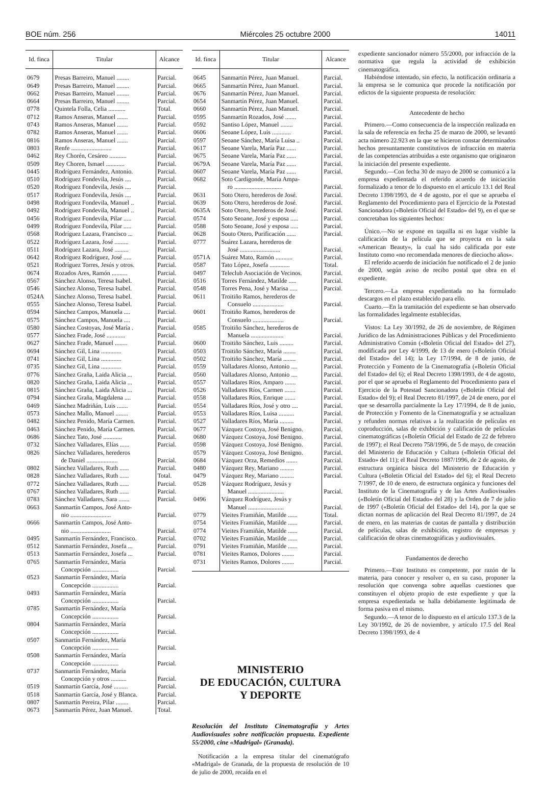BOE núm. 256 Miércoles 25 octubre 2000 14011
| Id. finca | Titular | Alcance |
| --- | --- | --- |
| 0679 | Presas Barreiro, Manuel ........ | Parcial. |
| 0649 | Presas Barreiro, Manuel ........ | Parcial. |
| 0662 | Presas Barreiro, Manuel ........ | Parcial. |
| 0664 | Presas Barreiro, Manuel ........ | Parcial. |
| 0778 | Quintela Folla, Celia ........... | Total. |
| 0712 | Ramos Anseras, Manuel ....... | Parcial. |
| 0743 | Ramos Anseras, Manuel ....... | Parcial. |
| 0782 | Ramos Anseras, Manuel ....... | Parcial. |
| 0816 | Ramos Anseras, Manuel ....... | Parcial. |
| 0803 | Renfe .......................... | Parcial. |
| 0462 | Rey Chorén, Cesáreo ........... | Parcial. |
| 0509 | Rey Choren, Ismael ............ | Parcial. |
| 0445 | Rodríguez Fernández, Antonio. | Parcial. |
| 0510 | Rodríguez Fondevila, Jesús .... | Parcial. |
| 0520 | Rodríguez Fondevila, Jesús .... | Parcial. |
| 0517 | Rodríguez Fondevila, Jesús .... | Parcial. |
| 0498 | Rodríguez Fondevila, Manuel .. | Parcial. |
| 0492 | Rodríguez Fondevila, Manuel .. | Parcial. |
| 0456 | Rodríguez Fondevila, Pilar ..... | Parcial. |
| 0499 | Rodríguez Fondevila, Pilar ..... | Parcial. |
| 0568 | Rodríguez Lazara, Francisco ... | Parcial. |
| 0522 | Rodríguez Lazara, José ......... | Parcial. |
| 0511 | Rodríguez Lazara, José ......... | Parcial. |
| 0642 | Rodríguez Rodríguez, José ..... | Parcial. |
| 0521 | Rodríguez Torres, Jesús y otros. | Parcial. |
| 0674 | Rozados Ares, Ramón .......... | Parcial. |
| 0567 | Sánchez Alonso, Teresa Isabel. | Parcial. |
| 0546 | Sánchez Alonso, Teresa Isabel. | Parcial. |
| 0524A | Sánchez Alonso, Teresa Isabel. | Parcial. |
| 0555 | Sánchez Alonso, Teresa Isabel. | Parcial. |
| 0594 | Sánchez Campos, Manuela .... | Parcial. |
| 0575 | Sánchez Campos, Manuela .... | Parcial. |
| 0580 | Sánchez Costoyas, José María . | Parcial. |
| 0577 | Sánchez Frade, José ............ | Parcial. |
| 0627 | Sánchez Frade, Manuel ........ | Parcial. |
| 0694 | Sánchez Gil, Lina ............. | Parcial. |
| 0741 | Sánchez Gil, Lina ............. | Parcial. |
| 0735 | Sánchez Gil, Lina ............. | Parcial. |
| 0776 | Sánchez Graña, Laida Alicia ... | Parcial. |
| 0820 | Sánchez Graña, Laida Alicia ... | Parcial. |
| 0815 | Sánchez Graña, Laida Alicia ... | Parcial. |
| 0794 | Sánchez Graña, Magdalena .... | Parcial. |
| 0469 | Sánchez Madriñán, Luis ....... | Parcial. |
| 0573 | Sánchez Mallo, Manuel ........ | Parcial. |
| 0482 | Sánchez Penido, María Carmen. | Parcial. |
| 0463 | Sánchez Penido, María Carmen. | Parcial. |
| 0686 | Sánchez Tato, José ............ | Parcial. |
| 0732 | Sánchez Valladares, Elías ...... | Parcial. |
| 0826 | Sánchez Valladares, herederos de Daniel .................... | Parcial. |
| 0802 | Sánchez Valladares, Ruth ...... | Parcial. |
| 0828 | Sánchez Valladares, Ruth ...... | Total. |
| 0772 | Sánchez Valladares, Ruth ...... | Parcial. |
| 0767 | Sánchez Valladares, Ruth ...... | Parcial. |
| 0783 | Sánchez Valladares, Sara ....... | Parcial. |
| 0663 | Sanmartín Campos, José Anto- nio .......................... | Parcial. |
| 0666 | Sanmartín Campos, José Anto- nio .......................... | Parcial. |
| 0495 | Sanmartín Fernández, Francisco. | Parcial. |
| 0512 | Sanmartín Fernández, Josefa ... | Parcial. |
| 0513 | Sanmartín Fernández, Josefa ... | Parcial. |
| 0765 | Sanmartín Fernández, María Concepción ................. | Parcial. |
| 0523 | Sanmartín Fernández, María Concepción ................. | Parcial. |
| 0493 | Sanmartín Fernández, María Concepción ................. | Parcial. |
| 0785 | Sanmartín Fernández, María Concepción ................. | Parcial. |
| 0804 | Sanmartín Fernández, María Concepción ................. | Parcial. |
| 0507 | Sanmartín Fernández, María Concepción ................. | Parcial. |
| 0508 | Sanmartín Fernández, María Concepción ................. | Parcial. |
| 0737 | Sanmartín Fernández, María Concepción y otros .......... | Parcial. |
| 0519 | Sanmartín García, José ......... | Parcial. |
| 0518 | Sanmartín García, José y Blanca. | Parcial. |
| 0807 | Sanmartín Pereira, Pilar ........ | Parcial. |
| 0673 | Sanmartín Pérez, Juan Manuel. | Total. |
| Id. finca | Titular | Alcance |
| --- | --- | --- |
| 0645 | Sanmartín Pérez, Juan Manuel. | Parcial. |
| 0665 | Sanmartín Pérez, Juan Manuel. | Parcial. |
| 0676 | Sanmartín Pérez, Juan Manuel. | Parcial. |
| 0654 | Sanmartín Pérez, Juan Manuel. | Parcial. |
| 0660 | Sanmartín Pérez, Juan Manuel. | Parcial. |
| 0595 | Sanmartín Rozados, José ....... | Parcial. |
| 0592 | Santiso López, Manuel ........ | Parcial. |
| 0606 | Seoane López, Luis ............ | Parcial. |
| 0597 | Seoane Sánchez, María Luisa .. | Parcial. |
| 0617 | Seoane Varela, María Paz ...... | Parcial. |
| 0675 | Seoane Varela, María Paz ...... | Parcial. |
| 0679A | Seoane Varela, María Paz ...... | Parcial. |
| 0607 | Seoane Varela, María Paz ...... | Parcial. |
| 0682 | Soto Cardigonde, María Ampa- ro ............................... | Parcial. |
| 0631 | Soto Otero, herederos de José. | Parcial. |
| 0639 | Soto Otero, herederos de José. | Parcial. |
| 0635A | Soto Otero, herederos de José. | Parcial. |
| 0574 | Soto Seoane, José y esposa ..... | Parcial. |
| 0588 | Soto Seoane, José y esposa ..... | Parcial. |
| 0628 | Souto Otero, Purificación ...... | Parcial. |
| 0777 | Suárez Lazara, herederos de José .......................... | Parcial. |
| 0571A | Suárez Mato, Ramón ........... | Parcial. |
| 0587 | Tato López, Josefa ............. | Total. |
| 0497 | Teleclub Asociación de Vecinos. | Parcial. |
| 0516 | Torres Fernández, Matilde ..... | Parcial. |
| 0548 | Torres Pena, José y Marisa ..... | Parcial. |
| 0611 | Troitiño Ramos, herederos de Consuelo .................... | Parcial. |
| 0601 | Troitiño Ramos, herederos de Consuelo .................... | Parcial. |
| 0585 | Troitiño Sánchez, herederos de Manuela ..................... | Parcial. |
| 0600 | Troitiño Sánchez, Luis ......... | Parcial. |
| 0503 | Troitiño Sánchez, María ........ | Parcial. |
| 0502 | Troitiño Sánchez, María ........ | Parcial. |
| 0559 | Valladares Alonso, Antonio .... | Parcial. |
| 0560 | Valladares Alonso, Antonio .... | Parcial. |
| 0557 | Valladares Ríos, Amparo ....... | Parcial. |
| 0526 | Valladares Ríos, Carmen ....... | Parcial. |
| 0558 | Valladares Ríos, Enrique ....... | Parcial. |
| 0554 | Valladares Ríos, José y otro .... | Parcial. |
| 0553 | Valladares Ríos, Luisa .......... | Parcial. |
| 0527 | Valladares Ríos, María ......... | Parcial. |
| 0677 | Vázquez Costoya, José Benigno. | Parcial. |
| 0680 | Vázquez Costoya, José Benigno. | Parcial. |
| 0598 | Vázquez Costoya, José Benigno. | Parcial. |
| 0579 | Vázquez Costoya, José Benigno. | Parcial. |
| 0684 | Vázquez Orza, Remedios ....... | Parcial. |
| 0480 | Vázquez Rey, Mariano ......... | Parcial. |
| 0479 | Vázquez Rey, Mariano ......... | Parcial. |
| 0528 | Vázquez Rodríguez, Jesús y Manuel ....................... | Parcial. |
| 0496 | Vázquez Rodríguez, Jesús y Manuel ....................... | Parcial. |
| 0779 | Vieites Framiñán, Matilde ...... | Total. |
| 0754 | Vieites Framiñán, Matilde ...... | Parcial. |
| 0774 | Vieites Framiñán, Matilde ...... | Parcial. |
| 0702 | Vieites Framiñán, Matilde ...... | Parcial. |
| 0791 | Vieites Framiñán, Matilde ...... | Parcial. |
| 0781 | Vieites Ramos, Dolores ........ | Parcial. |
| 0731 | Vieites Ramos, Dolores ........ | Parcial. |
MINISTERIO
DE EDUCACIÓN, CULTURA
Y DEPORTE
Resolución del Instituto Cinematografía y Artes Audiovisuales sobre notificación propuesta. Expediente 55/2000, cine «Madrigal» (Granada).
Notificación a la empresa titular del cinematógrafo «Madrigal» de Granada, de la propuesta de resolución de 10 de julio de 2000, recaída en el
expediente sancionador número 55/2000, por infracción de la normativa que regula la actividad de exhibición cinematográfica.
Habiéndose intentado, sin efecto, la notificación ordinaria a la empresa se le comunica que procede la notificación por edictos de la siguiente propuesta de resolución:
Antecedente de hecho
Primero.—Como consecuencia de la inspección realizada en la sala de referencia en fecha 25 de marzo de 2000, se levantó acta número 22.923 en la que se hicieron constar determinados hechos presuntamente constitutivos de infracción en materia de las competencias atribuidas a este organismo que originaron la iniciación del presente expediente.
Segundo.—Con fecha 30 de mayo de 2000 se comunicó a la empresa expedientada el referido acuerdo de iniciación formalizado a tenor de lo dispuesto en el artículo 13.1 del Real Decreto 1398/1993, de 4 de agosto, por el que se aprueba el Reglamento del Procedimiento para el Ejercicio de la Potestad Sancionadora («Boletín Oficial del Estado» del 9), en el que se concretaban los siguientes hechos:
Único.—No se expone en taquilla ni en lugar visible la calificación de la película que se proyecta en la sala «American Beauty», la cual ha sido calificada por este Instituto como «no recomendada menores de dieciocho años».
El referido acuerdo de iniciación fue notificado el 2 de junio de 2000, según aviso de recibo postal que obra en el expediente.
Tercero.—La empresa expedientada no ha formulado descargos en el plazo establecido para ello.
Cuarto.—En la tramitación del expediente se han observado las formalidades legalmente establecidas.
Vistos: La Ley 30/1992, de 26 de noviembre, de Régimen Jurídico de las Administraciones Públicas y del Procedimiento Administrativo Común («Boletín Oficial del Estado» del 27), modificada por Ley 4/1999, de 13 de enero («Boletín Oficial del Estado» del 14); la Ley 17/1994, de 8 de junio, de Protección y Fomento de la Cinematografía («Boletín Oficial del Estado» del 6); el Real Decreto 1398/1993, de 4 de agosto, por el que se aprueba el Reglamento del Procedimiento para el Ejercicio de la Potestad Sancionadora («Boletín Oficial del Estado» del 9); el Real Decreto 81/1997, de 24 de enero, por el que se desarrolla parcialmente la Ley 17/1994, de 8 de junio, de Protección y Fomento de la Cinematografía y se actualizan y refunden normas relativas a la realización de películas en coproducción, salas de exhibición y calificación de películas cinematográficas («Boletín Oficial del Estado de 22 de febrero de 1997); el Real Decreto 758/1996, de 5 de mayo, de creación del Ministerio de Educación y Cultura («Boletín Oficial del Estado» del 11); el Real Decreto 1887/1996, de 2 de agosto, de estructura orgánica básica del Ministerio de Educación y Cultura («Boletín Oficial del Estado» del 6); el Real Decreto 7/1997, de 10 de enero, de estructura orgánica y funciones del Instituto de la Cinematografía y de las Artes Audiovisuales («Boletín Oficial del Estado» del 28) y la Orden de 7 de julio de 1997 («Boletín Oficial del Estado» del 14), por la que se dictan normas de aplicación del Real Decreto 81/1997, de 24 de enero, en las materias de cuotas de pantalla y distribución de películas, salas de exhibición, registro de empresas y calificación de obras cinematográficas y audiovisuales.
Fundamentos de derecho
Primero.—Este Instituto es competente, por razón de la materia, para conocer y resolver o, en su caso, proponer la resolución que convenga sobre aquellas cuestiones que constituyen el objeto propio de este expediente y que la empresa expedientada se halla debidamente legitimada de forma pasiva en el mismo.
Segundo.—A tenor de lo dispuesto en el artículo 137.3 de la Ley 30/1992, de 26 de noviembre, y artículo 17.5 del Real Decreto 1398/1993, de 4